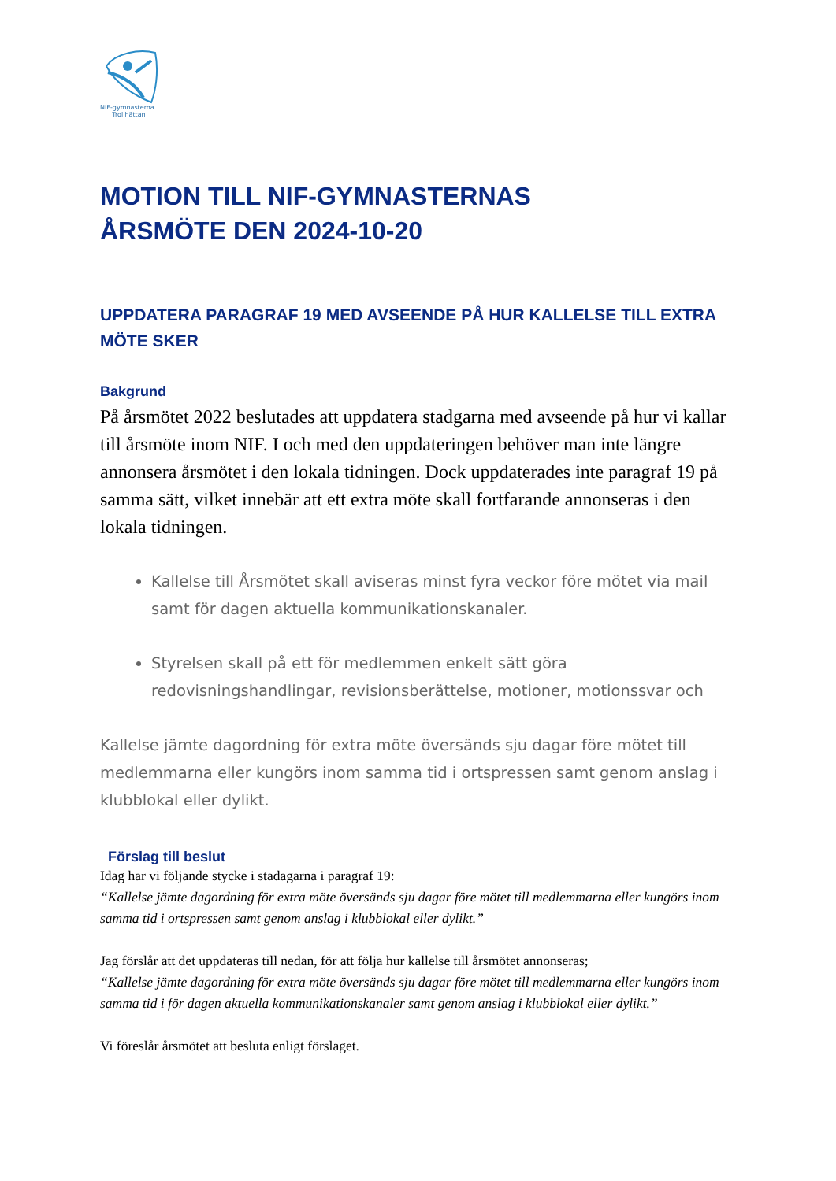NIF-gymnasterna
Trollhättan
MOTION TILL NIF-GYMNASTERNAS
ÅRSMÖTE DEN 2024-10-20
UPPDATERA PARAGRAF 19 MED AVSEENDE PÅ HUR KALLELSE TILL EXTRA MÖTE SKER
Bakgrund
På årsmötet 2022 beslutades att uppdatera stadgarna med avseende på hur vi kallar till årsmöte inom NIF. I och med den uppdateringen behöver man inte längre annonsera årsmötet i den lokala tidningen. Dock uppdaterades inte paragraf 19 på samma sätt, vilket innebär att ett extra möte skall fortfarande annonseras i den lokala tidningen.
Kallelse till Årsmötet skall aviseras minst fyra veckor före mötet via mail samt för dagen aktuella kommunikationskanaler.
Styrelsen skall på ett för medlemmen enkelt sätt göra redovisningshandlingar, revisionsberättelse, motioner, motionssvar och
Kallelse jämte dagordning för extra möte översänds sju dagar före mötet till medlemmarna eller kungörs inom samma tid i ortspressen samt genom anslag i klubblokal eller dylikt.
Förslag till beslut
Idag har vi följande stycke i stadagarna i paragraf 19:
“Kallelse jämte dagordning för extra möte översänds sju dagar före mötet till medlemmarna eller kungörs inom samma tid i ortspressen samt genom anslag i klubblokal eller dylikt.”
Jag förslår att det uppdateras till nedan, för att följa hur kallelse till årsmötet annonseras;
“Kallelse jämte dagordning för extra möte översänds sju dagar före mötet till medlemmarna eller kungörs inom samma tid i för dagen aktuella kommunikationskanaler samt genom anslag i klubblokal eller dylikt.”
Vi föreslår årsmötet att besluta enligt förslaget.